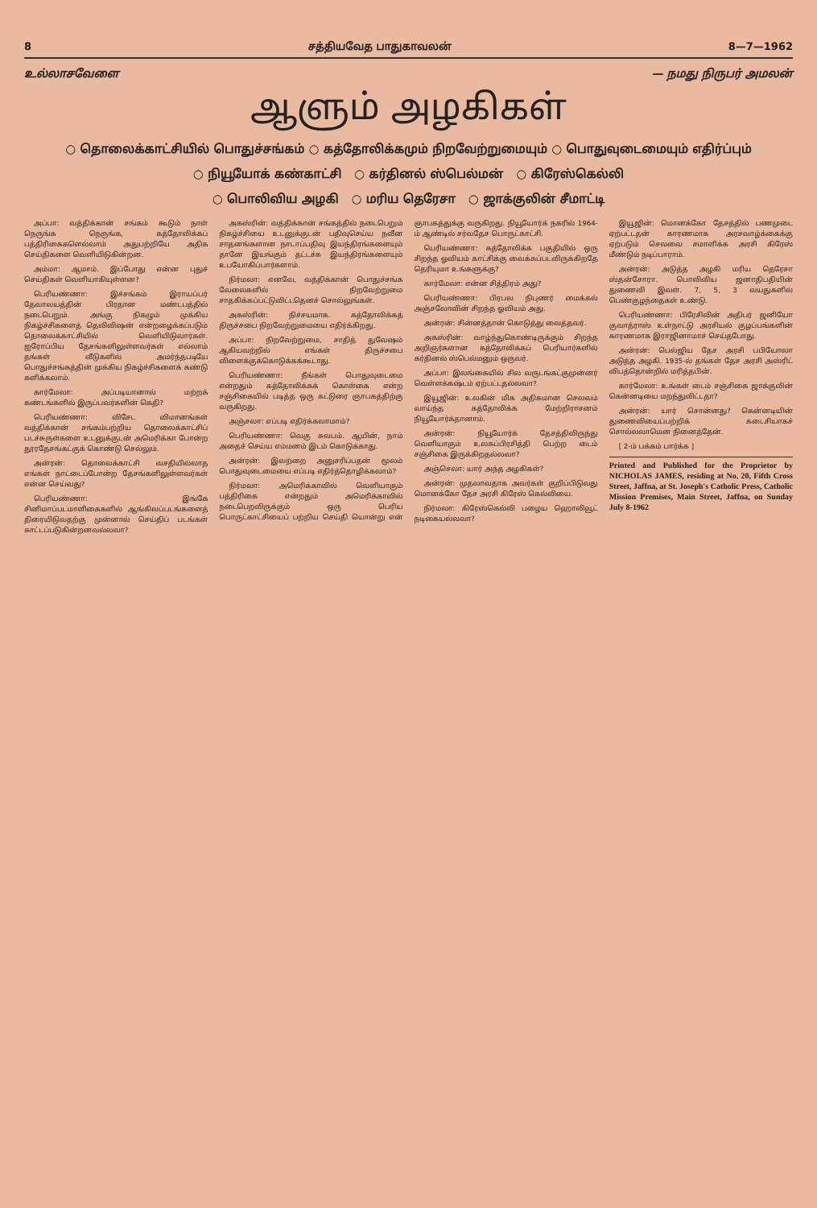8 சத்தியவேத பாதுகாவலன் 8—7—1962
உல்லாசவேளை — நமது நிருபர் அமலன்
ஆளும் அழகிகள்
○ தொலைக்காட்சியில் பொதுச்சங்கம் ○ கத்தோலிக்கமும் நிறவேற்றுமையும் ○ பொதுவுடைமையும் எதிர்ப்பும்
○ நியூயோக் கண்காட்சி ○ கர்தினல் ஸ்பெல்மன் ○ கிரேஸ்கெல்லி
○ பொலிவிய அழகி ○ மரிய தெரேசா ○ ஜாக்குலின் சீமாட்டி
அப்பா: வத்திக்கான் சங்கம் கூடும் நாள் நெருங்க நெருங்க, கத்தோலிக்கப் பத்திரிகைகளெல்லாம் அதுபற்றியே அதிக செய்திகளை வெளியிடுகின்றன.
அம்மா: ஆமாம். இப்போது என்ன புதுச் செய்திகள் வெளியாகியுள்ளன?
பெரியண்ணா: இச்சங்கம் இராயப்பர் தேவாலயத்தின் பிரதான மண்டபத்தில் நடைபெறும். அங்கு நிகழும் முக்கிய நிகழ்ச்சிகளைத் தெலிவிஷன் என்றழைக்கப்படும் தொலைக்காட்சியில் வெளியிடுவார்கள். ஐரோப்பிய தேசங்களிலுள்ளவர்கள் எல்லாம் தங்கள் வீடுகளில் அமர்ந்தபடியே பொதுச்சங்கத்தின் முக்கிய நிகழ்ச்சிகளைக் கண்டு களிக்கலாம்.
கார்மேலா: அப்படியானால் மற்றக் கண்டங்களில் இருப்பவர்களின் கெதி?
பெரியண்ணா: விசேட விமானங்கள் வத்திக்கான் சங்கம்பற்றிய தொலைக்காட்சிப் படச்சுருள்களை உடனுக்குடன் அமெரிக்கா போன்ற தூரதேசங்கட்குக் கொண்டு செல்லும்.
அன்ரன்: தொலைக்காட்சி வசதியில்லாத எங்கள் நாட்டைப்போன்ற தேசங்களிலுள்ளவர்கள் என்ன செய்வது?
பெரியண்ணா: இங்கே சினிமாப்படமாளிகைகளில் ஆங்கிலப்படங்களைத் திரையிடுவதற்கு முன்னால் செய்திப் படங்கள் காட்டப்படுகின்றனவல்லவா?
அகஸ்ரின்: வத்திக்கான் சங்கத்தில் நடைபெறும் நிகழ்ச்சியை உடனுக்குடன் பதிவுசெய்ய நவீன சாதனங்களான நாடாப்பதிவு இயந்திரங்களையும் தானே இயங்கும் தட்டச்சு இயந்திரங்களையும் உபயோகிப்பார்களாம்.
நிர்மலா: எனவே, வத்திக்கான் பொதுச்சங்க வேலைகளில் நிறவேற்றுமை சாதகிக்கப்பட்டுவிட்டதெனச் சொல்லுங்கள்.
அகஸ்ரின்: நிச்சயமாக. கத்தோலிக்கத் திருச்சபை நிறவேற்றுமையை எதிர்க்கிறது.
அப்பா: நிறவேற்றுமை, சாதித் துவேஷம் ஆகியவற்றில் எங்கள் திருச்சபை விளைக்குக்கொடுக்கக்கூடாது.
பெரியண்ணா: நீங்கள் பொதுவுடைமை என்றதும் கத்தோலிக்கக் கொள்கை என்ற சஞ்சிகையில் படித்த ஒரு கட்டுரை ஞாபகத்திற்கு வருகிறது.
அஞ்சலா: எப்படி எதிர்க்கலாமாம்?
பெரியண்ணா: வெகு சுலபம். ஆயின், நாம் அதைச் செய்ய எம்மனம் இடம் கொடுக்காது.
அன்ரன்: இவற்றை அனுசரிப்பதன் மூலம் பொதுவுடைமையை எப்படி எதிர்த்தொழிக்கலாம்?
நிர்மலா: அமெரிக்காவில் வெளியாகும் பத்திரிகை என்றதும் அமெரிக்காவில் நடைபெறவிருக்கும் ஒரு பெரிய பொருட்காட்சியைப் பற்றிய செய்தி யொன்று என் ஞாபகத்துக்கு வருகிறது. நியூயோர்க் நகரில் 1964-ம் ஆண்டில் சர்வதேச பொருட்காட்சி.
பெரியண்ணா: கத்தோலிக்க பகுதியில் ஒரு சிறந்த ஓவியம் காட்சிக்கு வைக்கப்படவிருக்கிறதே தெரியுமா உங்களுக்கு?
கார்மேலா: என்ன சித்திரம் அது?
பெரியண்ணா: பிரபல நிபுணர் மைக்கல் அஞ்சலோவின் சிறந்த ஓவியம் அது.
அன்ரன்: சின்னத்தான் கொடுத்து வைத்தவர்.
அகஸ்ரின்: வாழ்ந்துகொண்டிருக்கும் சிறந்த அறிஞர்களான கத்தோலிக்கப் பெரியார்களில் கர்தினல் ஸ்பெல்மனும் ஒருவர்.
அப்பா: இலங்கையில் சில வருடங்கட்குமுன்னர் வெள்ளக்கஷ்டம் ஏற்பட்டதல்லவா?
இயூஜின்: உலகின் மிக அதிகமான செலவம் வாய்ந்த கத்தோலிக்க மேற்றிராசனம் நியூயோர்க்தானாம்.
அன்ரன்: நியூயோர்க் தேசத்திலிருந்து வெளியாகும் உலகப்பிரசித்தி பெற்ற டைம் சஞ்சிகை இருக்கிறதல்லவா?
அஞ்செலா: யார் அந்த அழகிகள்?
அன்ரன்: முதலாவதாக அவர்கள் குறிப்பிடுவது மொனக்கோ தேச அரசி கிரேஸ் கெல்லியை.
நிர்மலா: கிரேஸ்கெல்லி பழைய ஹொலிவூட் நடிகையல்லவா?
இயூஜின்: மொனக்கோ தேசத்தில் பணமுடை ஏற்பட்டதன் காரணமாக அரசவாழ்க்கைக்கு ஏற்படும் செலவை சமாளிக்க அரசி கிரேஸ் மீண்டும் நடிப்பாராம்.
அன்ரன்: அடுத்த அழகி மரிய தெரேசா ஸ்தன்சோரா. பொலிவிய ஜனாதிபதியின் துணைவி இவள். 7, 5, 3 வயதுகளில் பெண்குழந்தைகள் உண்டு.
பெரியண்ணா: பிரேசிலின் அதிபர் ஜனியோ குவாத்ராஸ் உள்நாட்டு அரசியல் குழப்பங்களின் காரணமாக இராஜினாமாச் செய்தபோது.
அன்ரன்: பெல்ஜிய தேச அரசி பபியோலா அடுத்த அழகி. 1935-ல் தங்கள் தேச அரசி அஸ்ரிட் விபத்தொன்றில் மரித்தபின்.
கார்மேலா: உங்கள் டைம் சஞ்சிகை ஜாக்குலின் கென்னடியை மறந்துவிட்டதா?
அன்ரன்: யார் சொன்னது? கென்னடியின் துணைவியைப்பற்றிக் கடைசியாகச் சொல்லலாமென நினைத்தேன்.
[ 2-ம் பக்கம் பார்க்க ]
Printed and Published for the Proprietor by NICHOLAS JAMES, residing at No. 20, Fifth Cross Street, Jaffna, at St. Joseph's Catholic Press, Catholic Mission Premises, Main Street, Jaffna, on Sunday July 8-1962